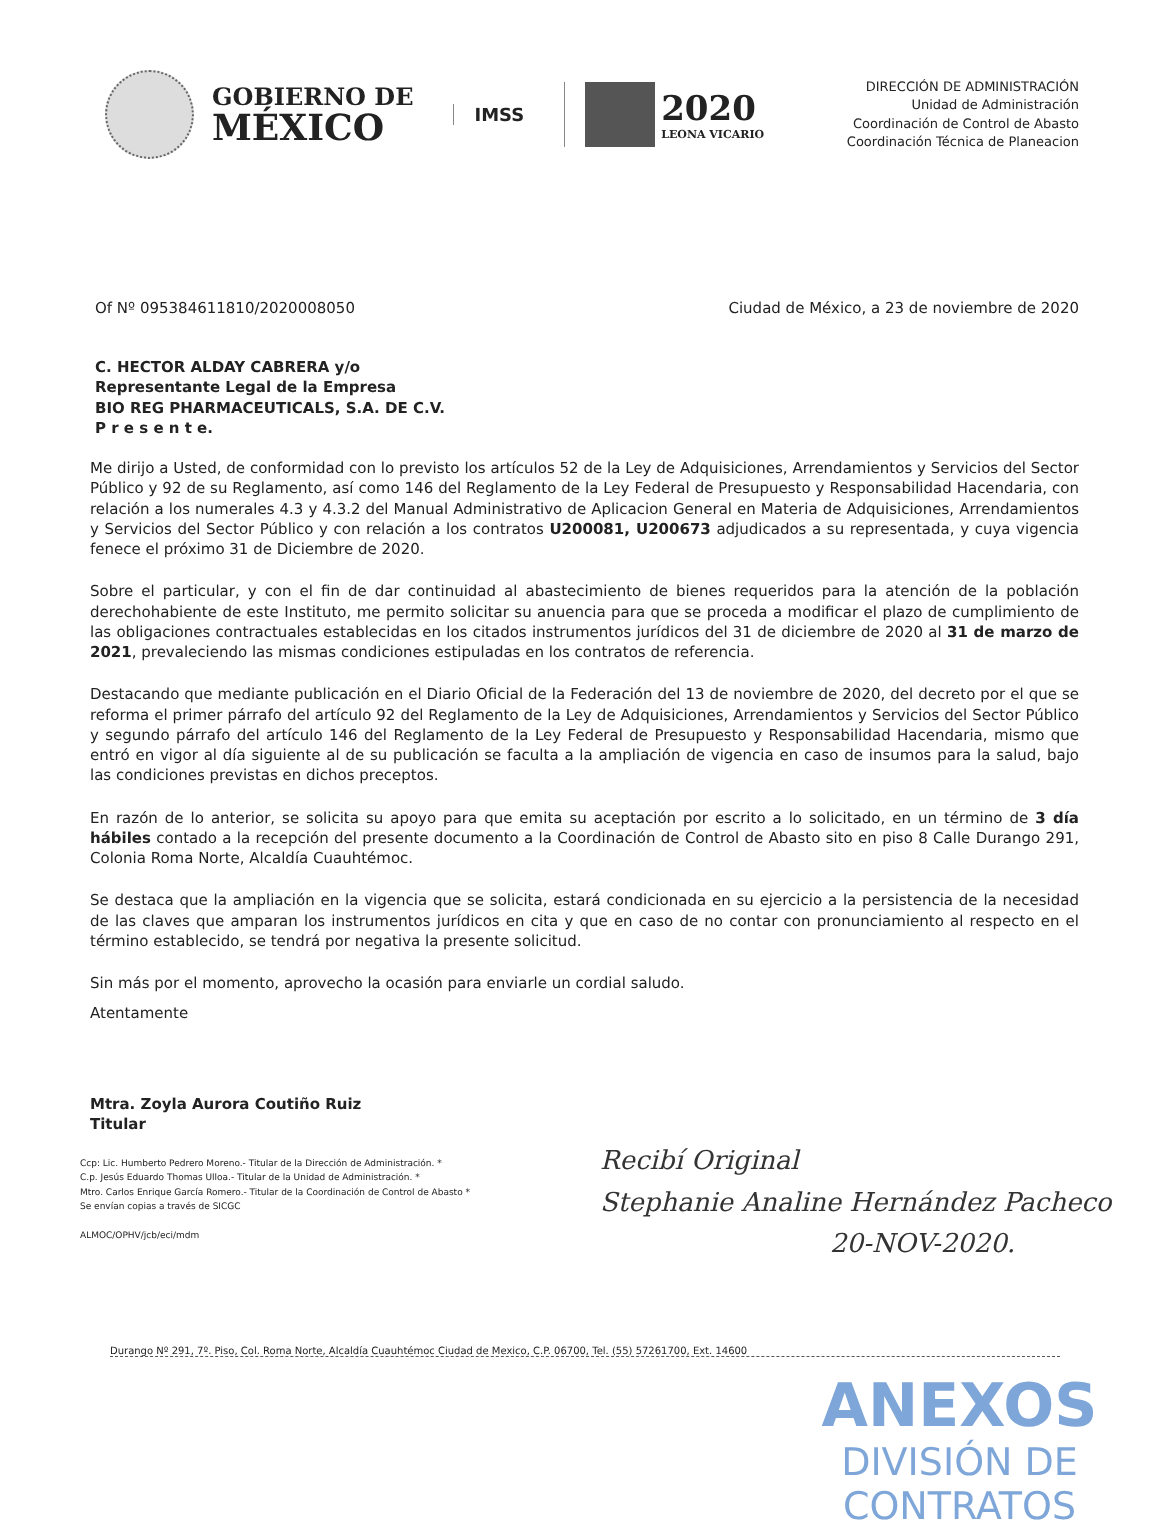GOBIERNO DE
MÉXICO
IMSS
2020
LEONA VICARIO
DIRECCIÓN DE ADMINISTRACIÓN
Unidad de Administración
Coordinación de Control de Abasto
Coordinación Técnica de Planeacion
Of Nº 095384611810/2020008050 Ciudad de México, a 23 de noviembre de 2020
C. HECTOR ALDAY CABRERA y/o
Representante Legal de la Empresa
BIO REG PHARMACEUTICALS, S.A. DE C.V.
P r e s e n t e.
Me dirijo a Usted, de conformidad con lo previsto los artículos 52 de la Ley de Adquisiciones, Arrendamientos y Servicios del Sector Público y 92 de su Reglamento, así como 146 del Reglamento de la Ley Federal de Presupuesto y Responsabilidad Hacendaria, con relación a los numerales 4.3 y 4.3.2 del Manual Administrativo de Aplicacion General en Materia de Adquisiciones, Arrendamientos y Servicios del Sector Público y con relación a los contratos U200081, U200673 adjudicados a su representada, y cuya vigencia fenece el próximo 31 de Diciembre de 2020.
Sobre el particular, y con el fin de dar continuidad al abastecimiento de bienes requeridos para la atención de la población derechohabiente de este Instituto, me permito solicitar su anuencia para que se proceda a modificar el plazo de cumplimiento de las obligaciones contractuales establecidas en los citados instrumentos jurídicos del 31 de diciembre de 2020 al 31 de marzo de 2021, prevaleciendo las mismas condiciones estipuladas en los contratos de referencia.
Destacando que mediante publicación en el Diario Oficial de la Federación del 13 de noviembre de 2020, del decreto por el que se reforma el primer párrafo del artículo 92 del Reglamento de la Ley de Adquisiciones, Arrendamientos y Servicios del Sector Público y segundo párrafo del artículo 146 del Reglamento de la Ley Federal de Presupuesto y Responsabilidad Hacendaria, mismo que entró en vigor al día siguiente al de su publicación se faculta a la ampliación de vigencia en caso de insumos para la salud, bajo las condiciones previstas en dichos preceptos.
En razón de lo anterior, se solicita su apoyo para que emita su aceptación por escrito a lo solicitado, en un término de 3 día hábiles contado a la recepción del presente documento a la Coordinación de Control de Abasto sito en piso 8 Calle Durango 291, Colonia Roma Norte, Alcaldía Cuauhtémoc.
Se destaca que la ampliación en la vigencia que se solicita, estará condicionada en su ejercicio a la persistencia de la necesidad de las claves que amparan los instrumentos jurídicos en cita y que en caso de no contar con pronunciamiento al respecto en el término establecido, se tendrá por negativa la presente solicitud.
Sin más por el momento, aprovecho la ocasión para enviarle un cordial saludo.
Atentamente
Mtra. Zoyla Aurora Coutiño Ruiz
Titular
Ccp: Lic. Humberto Pedrero Moreno.- Titular de la Dirección de Administración. *
C.p. Jesús Eduardo Thomas Ulloa.- Titular de la Unidad de Administración. *
Mtro. Carlos Enrique García Romero.- Titular de la Coordinación de Control de Abasto *
Se envían copias a través de SICGC
ALMOC/OPHV/jcb/eci/mdm
Recibí Original
Stephanie Analine Hernández Pacheco
20-NOV-2020.
Durango Nº 291, 7º. Piso, Col. Roma Norte, Alcaldía Cuauhtémoc Ciudad de Mexico, C.P. 06700, Tel. (55) 57261700, Ext. 14600
ANEXOS
DIVISIÓN DE CONTRATOS